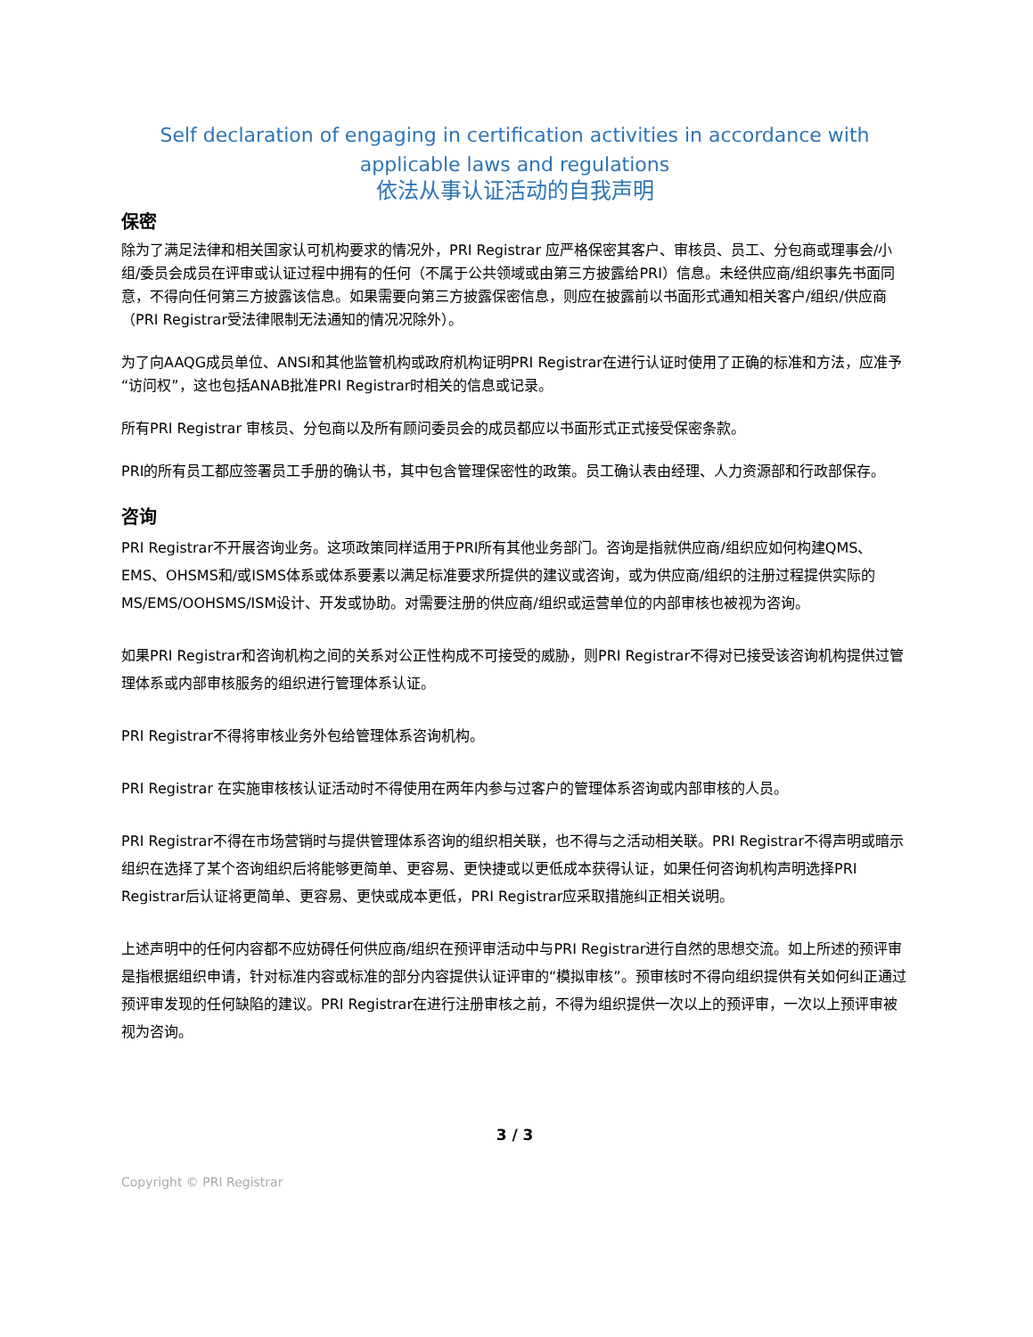Self declaration of engaging in certification activities in accordance with applicable laws and regulations
依法从事认证活动的自我声明
保密
除为了满足法律和相关国家认可机构要求的情况外，PRI Registrar 应严格保密其客户、审核员、员工、分包商或理事会/小组/委员会成员在评审或认证过程中拥有的任何（不属于公共领域或由第三方披露给PRI）信息。未经供应商/组织事先书面同意，不得向任何第三方披露该信息。如果需要向第三方披露保密信息，则应在披露前以书面形式通知相关客户/组织/供应商（PRI Registrar受法律限制无法通知的情况况除外）。
为了向AAQG成员单位、ANSI和其他监管机构或政府机构证明PRI Registrar在进行认证时使用了正确的标准和方法，应准予“访问权”，这也包括ANAB批准PRI Registrar时相关的信息或记录。
所有PRI Registrar 审核员、分包商以及所有顾问委员会的成员都应以书面形式正式接受保密条款。
PRI的所有员工都应签署员工手册的确认书，其中包含管理保密性的政策。员工确认表由经理、人力资源部和行政部保存。
咨询
PRI Registrar不开展咨询业务。这项政策同样适用于PRI所有其他业务部门。咨询是指就供应商/组织应如何构建QMS、EMS、OHSMS和/或ISMS体系或体系要素以满足标准要求所提供的建议或咨询，或为供应商/组织的注册过程提供实际的MS/EMS/OOHSMS/ISM设计、开发或协助。对需要注册的供应商/组织或运营单位的内部审核也被视为咨询。
如果PRI Registrar和咨询机构之间的关系对公正性构成不可接受的威胁，则PRI Registrar不得对已接受该咨询机构提供过管理体系或内部审核服务的组织进行管理体系认证。
PRI Registrar不得将审核业务外包给管理体系咨询机构。
PRI Registrar 在实施审核核认证活动时不得使用在两年内参与过客户的管理体系咨询或内部审核的人员。
PRI Registrar不得在市场营销时与提供管理体系咨询的组织相关联，也不得与之活动相关联。PRI Registrar不得声明或暗示组织在选择了某个咨询组织后将能够更简单、更容易、更快捷或以更低成本获得认证，如果任何咨询机构声明选择PRI Registrar后认证将更简单、更容易、更快或成本更低，PRI Registrar应采取措施纠正相关说明。
上述声明中的任何内容都不应妨碍任何供应商/组织在预评审活动中与PRI Registrar进行自然的思想交流。如上所述的预评审是指根据组织申请，针对标准内容或标准的部分内容提供认证评审的“模拟审核”。预审核时不得向组织提供有关如何纠正通过预评审发现的任何缺陷的建议。PRI Registrar在进行注册审核之前，不得为组织提供一次以上的预评审，一次以上预评审被视为咨询。
3 / 3
Copyright © PRI Registrar